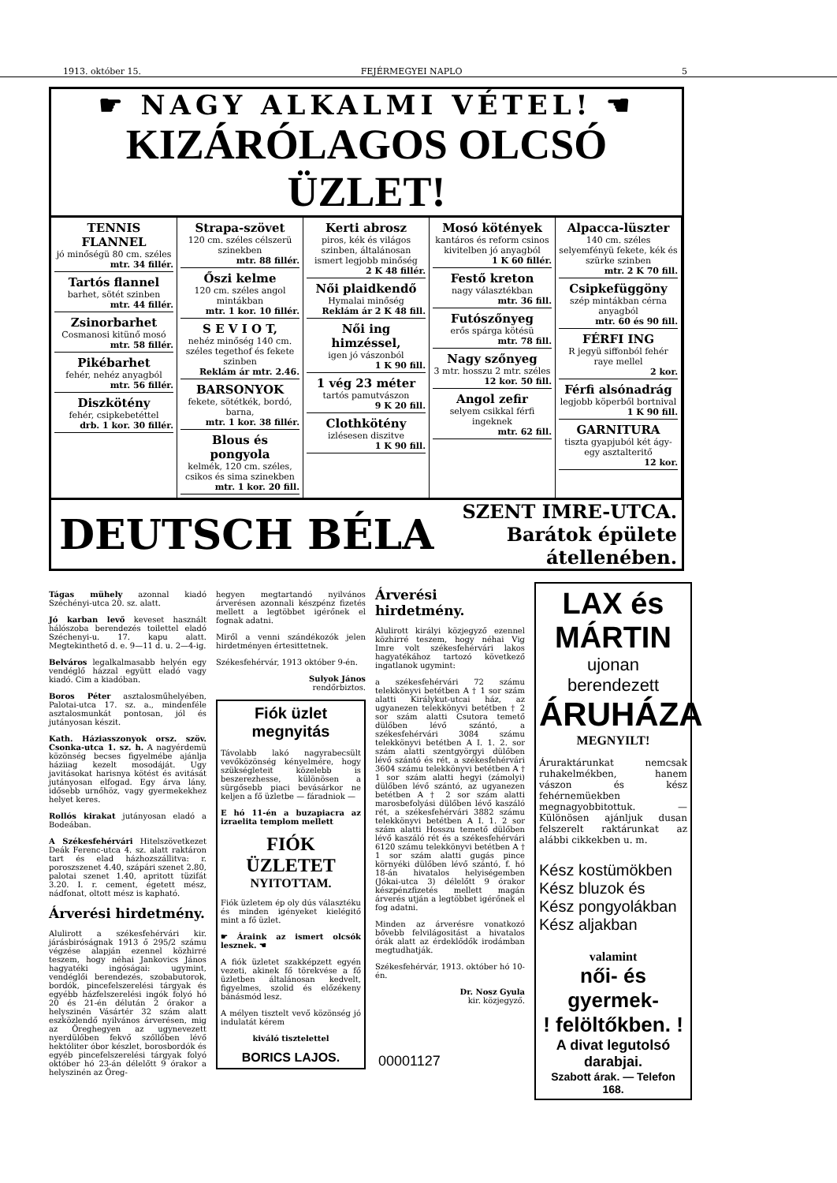1913. október 15. FEJÉRMEGYEI NAPLO 5
☛ NAGY ALKALMI VÉTEL! ☚
KIZÁRÓLAGOS OLCSÓ ÜZLET!
TENNIS FLANNEL
jó minőségü 80 cm. széles
mtr. 34 fillér.
Tartós flannel
barhet, sötét szinben
mtr. 44 fillér.
Zsinorbarhet
Cosmanosi kitünő mosó
mtr. 58 fillér.
Pikébarhet
fehér, nehéz anyagból
mtr. 56 fillér.
Diszkötény
fehér, csipkebetéttel
drb. 1 kor. 30 fillér.
Strapa-szövet
120 cm. széles célszerü szinekben
mtr. 88 fillér.
Őszi kelme
120 cm. széles angol mintákban
mtr. 1 kor. 10 fillér.
S E V I O T,
nehéz minőség 140 cm. széles tegethof és fekete szinben
Reklám ár mtr. 2.46.
BARSONYOK
fekete, sötétkék, bordó, barna,
mtr. 1 kor. 38 fillér.
Blous és pongyola
kelmék, 120 cm. széles, csikos és sima szinekben
mtr. 1 kor. 20 fill.
Kerti abrosz
piros, kék és világos szinben, általánosan ismert legjobb minőség
2 K 48 fillér.
Női plaidkendő
Hymalai minőség
Reklám ár 2 K 48 fill.
Női ing himzéssel,
igen jó vászonból
1 K 90 fill.
1 vég 23 méter
tartós pamutvászon
9 K 20 fill.
Clothkötény
izlésesen diszitve
1 K 90 fill.
Mosó kötények
kantáros és reform csinos kivitelben jó anyagból
1 K 60 fillér.
Festő kreton
nagy választékban
mtr. 36 fill.
Futószőnyeg
erős spárga kötésü
mtr. 78 fill.
Nagy szőnyeg
3 mtr. hosszu 2 mtr. széles
12 kor. 50 fill.
Angol zefir
selyem csikkal férfi ingeknek
mtr. 62 fill.
Alpacca-lüszter
140 cm. széles selyemfényü fekete, kék és szürke szinben
mtr. 2 K 70 fill.
Csipkefüggöny
szép mintákban cérna anyagból
mtr. 60 és 90 fill.
FÉRFI ING
R jegyü siffonból fehér raye mellel
2 kor.
Férfi alsónadrág
legjobb köperből bortnival
1 K 90 fill.
GARNITURA
tiszta gyapjuból két ágy-egy asztalteritő
12 kor.
DEUTSCH BÉLA
SZENT IMRE-UTCA.
Barátok épülete átellenében.
Tágas mühely azonnal kiadó Széchényi-utca 20. sz. alatt.
Jó karban levő keveset használt hálószoba berendezés toilettel eladó Széchenyi-u. 17. kapu alatt. Megtekinthető d. e. 9—11 d. u. 2—4-ig.
Belváros legalkalmasabb helyén egy vendéglő házzal együtt eladó vagy kiadó. Cim a kiadóban.
Boros Péter asztalosműhelyében, Palotai-utca 17. sz. a., mindenféle asztalosmunkát pontosan, jól és jutányosan készit.
Kath. Háziasszonyok orsz. szöv. Csonka-utca 1. sz. h. A nagyérdemü közönség becses figyelmébe ajánlja háziiag kezelt mosodáját. Ugy javitásokat harisnya kötést és avitását jutányosan elfogad. Egy árva lány, idősebb urnőhöz, vagy gyermekekhez helyet keres.
Rollós kirakat jutányosan eladó a Bodeában.
A Székesfehérvári Hitelszövetkezet Deák Ferenc-utca 4. sz. alatt raktáron tart és elad házhozszállitva: r. poroszszenet 4.40, szápári szenet 2.80, palotai szenet 1.40, apritott tüzifát 3.20. I. r. cement, égetett mész, nádfonat, oltott mész is kapható.
Árverési hirdetmény.
Alulirott a székesfehérvári kir. járásbiróságnak 1913 ő 295/2 számu végzése alapján ezennel közhirré teszem, hogy néhai Jankovics János hagyatéki ingóságai: ugymint, vendéglői berendezés, szobabutorok, bordók, pincefelszerelési tárgyak és egyébb házfelszerelési ingók folyó hó 20 és 21-én délután 2 órakor a helyszinén Vásártér 32 szám alatt eszközlendő nyilvános árverésen, mig az Öreghegyen az ugynevezett nyerdülőben fekvő szőllőben lévő hektóliter óbor készlet, borosbordók és egyéb pincefelszerelési tárgyak folyó október hó 23-án délelőtt 9 órakor a helyszinén az Öreg-
hegyen megtartandó nyilvános árverésen azonnali készpénz fizetés mellett a legtöbbet igérőnek el fognak adatni.
Miről a venni szándékozók jelen hirdetményen értesittetnek.
Székesfehérvár, 1913 október 9-én.
Sulyok János
rendőrbiztos.
Fiók üzlet megnyitás
Távolabb lakó nagyrabecsült vevőközönség kényelmére, hogy szükségleteit közelebb is beszerezhesse, különösen a sürgősebb piaci bevásárkor ne keljen a fő üzletbe — fáradniok —
E hó 11-én a buzapiacra az izraelita templom mellett
FIÓK ÜZLETET
NYITOTTAM.
Fiók üzletem ép oly dús választéku és minden igényeket kielégitő mint a fő üzlet.
☛ Áraink az ismert olcsók lesznek. ☚
A fiók üzletet szakképzett egyén vezeti, akinek fő törekvése a fő üzletben általánosan kedvelt, figyelmes, szolid és előzékeny bánásmód lesz.
A mélyen tisztelt vevő közönség jó indulatát kérem
kiváló tisztelettel
BORICS LAJOS.
Árverési hirdetmény.
Alulirott királyi közjegyző ezennel közhirré teszem, hogy néhai Vig Imre volt székesfehérvári lakos hagyatékához tartozó következő ingatlanok ugymint:
a székesfehérvári 72 számu telekkönyvi betétben A † 1 sor szám alatti Királykut-utcai ház, az ugyanezen telekkönyvi betétben † 2 sor szám alatti Csutora temető dülőben lévő szántó, a székesfehérvári 3084 számu telekkönyvi betétben A I. 1. 2. sor szám alatti szentgyörgyi dülőben lévő szántó és rét, a székesfehérvári 3604 számu telekkönyvi betétben A † 1 sor szám alatti hegyi (zámolyi) dülőben lévő szántó, az ugyanezen betétben A † 2 sor szám alatti marosbefolyási dülőben lévő kaszáló rét, a székesfehérvári 3882 számu telekkönyvi betétben A I. 1. 2 sor szám alatti Hosszu temető dülőben lévő kaszáló rét és a székesfehérvári 6120 számu telekkönyvi betétben A † 1 sor szám alatti gugás pince környéki dülőben lévő szántó, f. hó 18-án hivatalos helyiségemben (Jókai-utca 3) délelőtt 9 órakor készpénzfizetés mellett magán árverés utján a legtöbbet igérőnek el fog adatni.
Minden az árverésre vonatkozó bővebb felvilágositást a hivatalos órák alatt az érdeklődők irodámban megtudhatják.
Székesfehérvár, 1913. október hó 10-én.
Dr. Nosz Gyula
kir. közjegyző.
LAX és MÁRTIN
ujonan berendezett
ÁRUHÁZA
MEGNYILT!
Áruraktárunkat nemcsak ruhakelmékben, hanem vászon és kész fehérnemüekben megnagyobbitottuk. — Különösen ajánljuk dusan felszerelt raktárunkat az alábbi cikkekben u. m.
Kész kostümökben
Kész bluzok és
Kész pongyolákban
Kész aljakban
valamint
női- és gyermek-
! felöltőkben. !
A divat legutolsó darabjai.
Szabott árak. — Telefon 168.
00001127